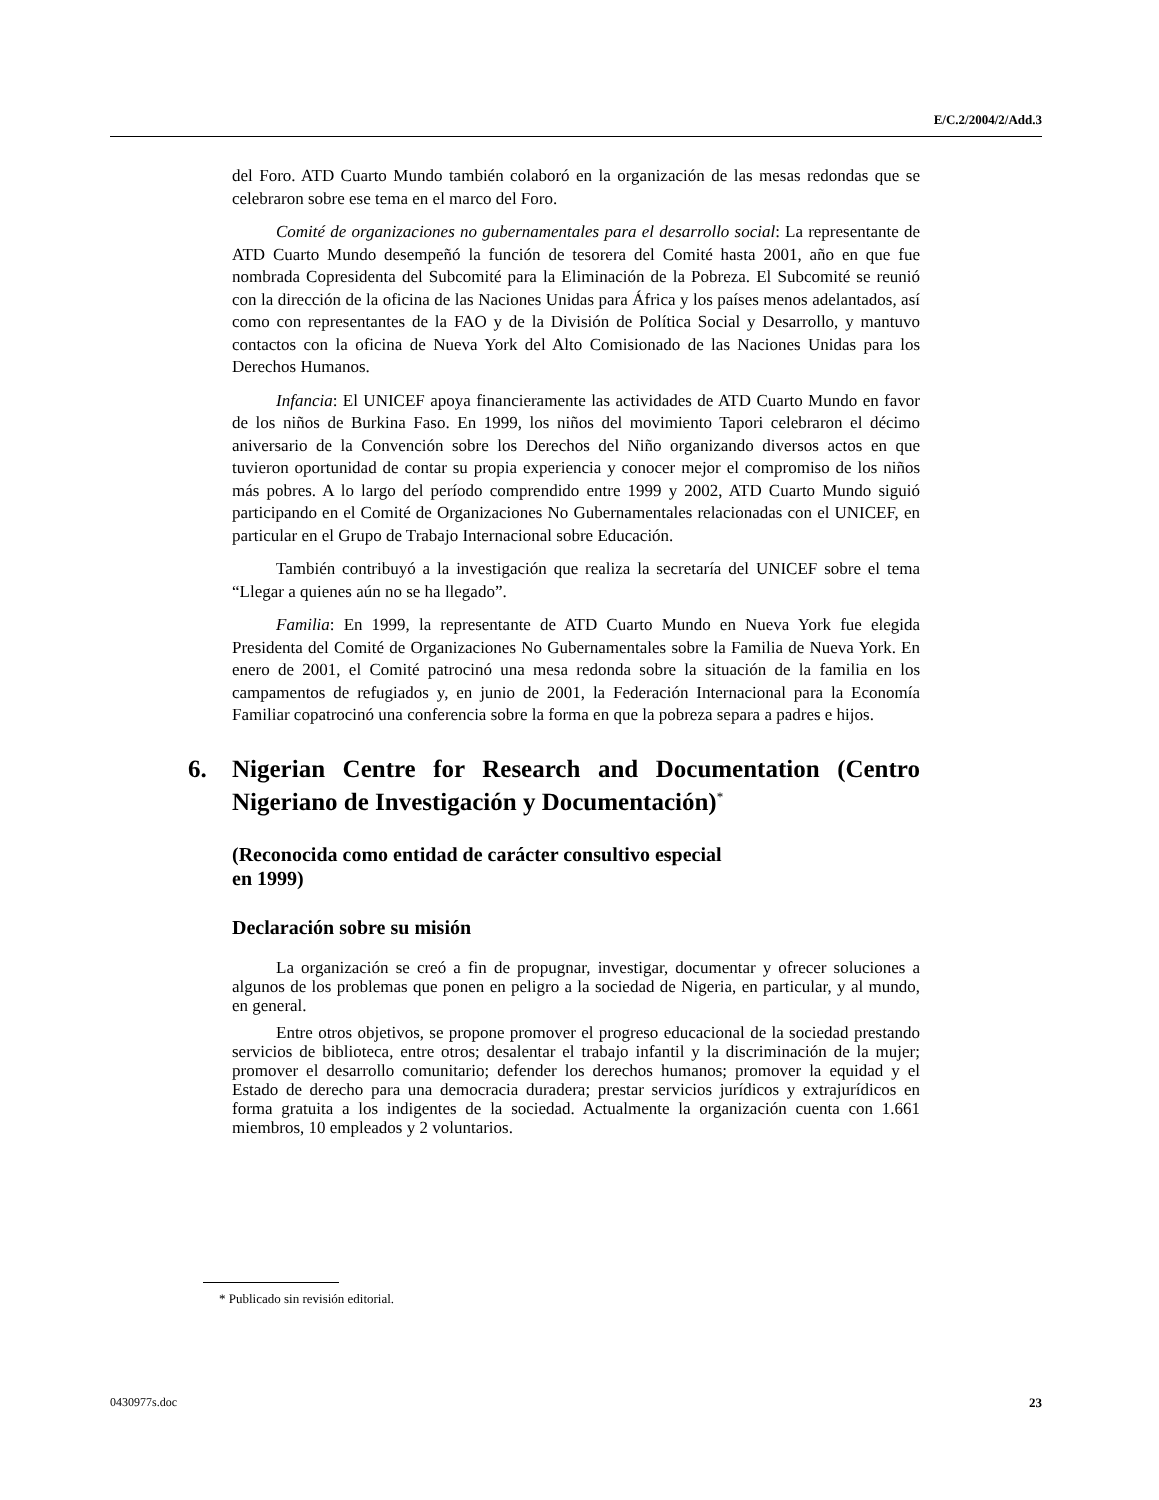E/C.2/2004/2/Add.3
del Foro. ATD Cuarto Mundo también colaboró en la organización de las mesas redondas que se celebraron sobre ese tema en el marco del Foro.
Comité de organizaciones no gubernamentales para el desarrollo social: La representante de ATD Cuarto Mundo desempeñó la función de tesorera del Comité hasta 2001, año en que fue nombrada Copresidenta del Subcomité para la Eliminación de la Pobreza. El Subcomité se reunió con la dirección de la oficina de las Naciones Unidas para África y los países menos adelantados, así como con representantes de la FAO y de la División de Política Social y Desarrollo, y mantuvo contactos con la oficina de Nueva York del Alto Comisionado de las Naciones Unidas para los Derechos Humanos.
Infancia: El UNICEF apoya financieramente las actividades de ATD Cuarto Mundo en favor de los niños de Burkina Faso. En 1999, los niños del movimiento Tapori celebraron el décimo aniversario de la Convención sobre los Derechos del Niño organizando diversos actos en que tuvieron oportunidad de contar su propia experiencia y conocer mejor el compromiso de los niños más pobres. A lo largo del período comprendido entre 1999 y 2002, ATD Cuarto Mundo siguió participando en el Comité de Organizaciones No Gubernamentales relacionadas con el UNICEF, en particular en el Grupo de Trabajo Internacional sobre Educación.
También contribuyó a la investigación que realiza la secretaría del UNICEF sobre el tema “Llegar a quienes aún no se ha llegado”.
Familia: En 1999, la representante de ATD Cuarto Mundo en Nueva York fue elegida Presidenta del Comité de Organizaciones No Gubernamentales sobre la Familia de Nueva York. En enero de 2001, el Comité patrocinó una mesa redonda sobre la situación de la familia en los campamentos de refugiados y, en junio de 2001, la Federación Internacional para la Economía Familiar copatrocinó una conferencia sobre la forma en que la pobreza separa a padres e hijos.
6. Nigerian Centre for Research and Documentation (Centro Nigeriano de Investigación y Documentación)<sup>*</sup>
(Reconocida como entidad de carácter consultivo especial
en 1999)
Declaración sobre su misión
La organización se creó a fin de propugnar, investigar, documentar y ofrecer soluciones a algunos de los problemas que ponen en peligro a la sociedad de Nigeria, en particular, y al mundo, en general.
Entre otros objetivos, se propone promover el progreso educacional de la sociedad prestando servicios de biblioteca, entre otros; desalentar el trabajo infantil y la discriminación de la mujer; promover el desarrollo comunitario; defender los derechos humanos; promover la equidad y el Estado de derecho para una democracia duradera; prestar servicios jurídicos y extrajurídicos en forma gratuita a los indigentes de la sociedad. Actualmente la organización cuenta con 1.661 miembros, 10 empleados y 2 voluntarios.
* Publicado sin revisión editorial.
0430977s.doc 23